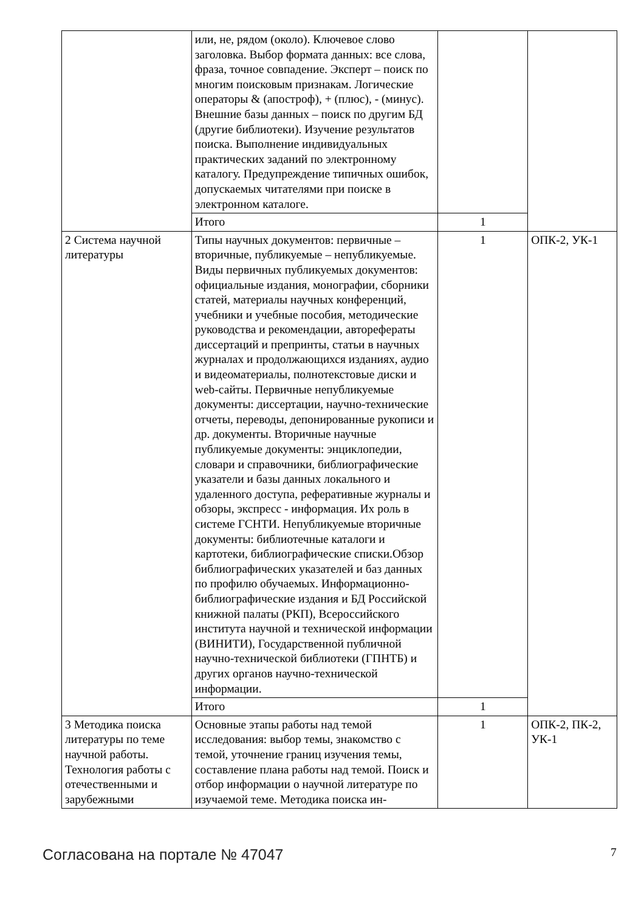| | или, не, рядом (около). Ключевое слово заголовка. Выбор формата данных: все слова, фраза, точное совпадение. Эксперт – поиск по многим поисковым признакам. Логические операторы & (апостроф), + (плюс), - (минус). Внешние базы данных – поиск по другим БД (другие библиотеки). Изучение результатов поиска. Выполнение индивидуальных практических заданий по электронному каталогу. Предупреждение типичных ошибок, допускаемых читателями при поиске в электронном каталоге. | | |
| | Итого | 1 | |
| 2 Система научной литературы | Типы научных документов: первичные – вторичные, публикуемые – непубликуемые. Виды первичных публикуемых документов: официальные издания, монографии, сборники статей, материалы научных конференций, учебники и учебные пособия, методические руководства и рекомендации, авторефераты диссертаций и препринты, статьи в научных журналах и продолжающихся изданиях, аудио и видеоматериалы, полнотекстовые диски и web-сайты. Первичные непубликуемые документы: диссертации, научно-технические отчеты, переводы, депонированные рукописи и др. документы. Вторичные научные публикуемые документы: энциклопедии, словари и справочники, библиографические указатели и базы данных локального и удаленного доступа, реферативные журналы и обзоры, экспресс - информация. Их роль в системе ГСНТИ. Непубликуемые вторичные документы: библиотечные каталоги и картотеки, библиографические списки.Обзор библиографических указателей и баз данных по профилю обучаемых. Информационно-библиографические издания и БД Российской книжной палаты (РКП), Всероссийского института научной и технической информации (ВИНИТИ), Государственной публичной научно-технической библиотеки (ГПНТБ) и других органов научно-технической информации. | 1 | ОПК-2, УК-1 |
| | Итого | 1 | |
| 3 Методика поиска литературы по теме научной работы. Технология работы с отечественными и зарубежными | Основные этапы работы над темой исследования: выбор темы, знакомство с темой, уточнение границ изучения темы, составление плана работы над темой. Поиск и отбор информации о научной литературе по изучаемой теме. Методика поиска ин- | 1 | ОПК-2, ПК-2, УК-1 |
Согласована на портале № 47047 7